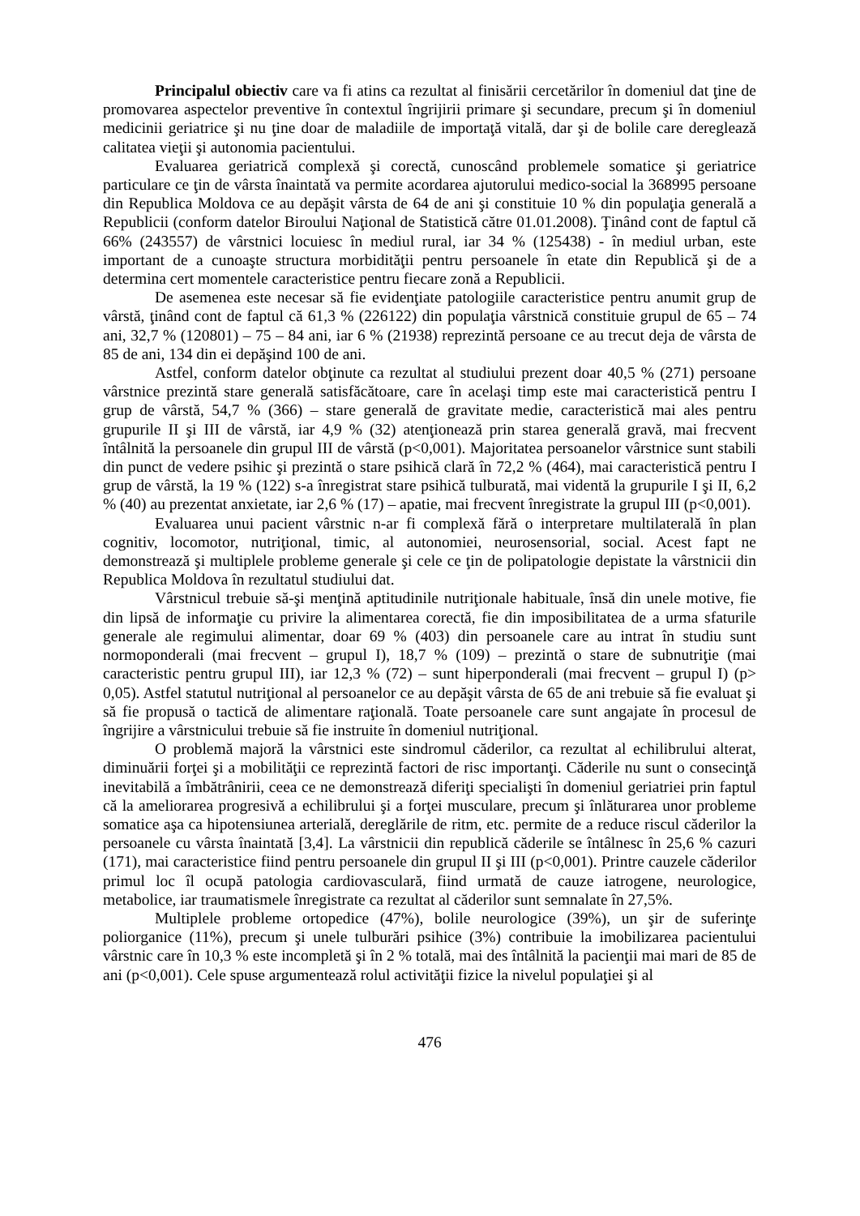Principalul obiectiv care va fi atins ca rezultat al finisării cercetărilor în domeniul dat ţine de promovarea aspectelor preventive în contextul îngrijirii primare şi secundare, precum şi în domeniul medicinii geriatrice şi nu ţine doar de maladiile de importaţă vitală, dar şi de bolile care deregleazǎ calitatea vieţii şi autonomia pacientului.
Evaluarea geriatricǎ complexǎ şi corectǎ, cunoscând problemele somatice şi geriatrice particulare ce ţin de vârsta înaintatǎ va permite acordarea ajutorului medico-social la 368995 persoane din Republica Moldova ce au depăşit vârsta de 64 de ani şi constituie 10 % din populaţia generală a Republicii (conform datelor Biroului Naţional de Statistică către 01.01.2008). Ţinând cont de faptul că 66% (243557) de vârstnici locuiesc în mediul rural, iar 34 % (125438) - în mediul urban, este important de a cunoaşte structura morbidităţii pentru persoanele în etate din Republică şi de a determina cert momentele caracteristice pentru fiecare zonă a Republicii.
De asemenea este necesar să fie evidenţiate patologiile caracteristice pentru anumit grup de vârstă, ţinând cont de faptul că 61,3 % (226122) din populaţia vârstnică constituie grupul de 65 – 74 ani, 32,7 % (120801) – 75 – 84 ani, iar 6 % (21938) reprezintă persoane ce au trecut deja de vârsta de 85 de ani, 134 din ei depăşind 100 de ani.
Astfel, conform datelor obţinute ca rezultat al studiului prezent doar 40,5 % (271) persoane vârstnice prezintă stare generală satisfăcătoare, care în acelaşi timp este mai caracteristică pentru I grup de vârstă, 54,7 % (366) – stare generală de gravitate medie, caracteristică mai ales pentru grupurile II şi III de vârstă, iar 4,9 % (32) atenţionează prin starea generală gravă, mai frecvent întâlnită la persoanele din grupul III de vârstă (p<0,001). Majoritatea persoanelor vârstnice sunt stabili din punct de vedere psihic şi prezintă o stare psihică clară în 72,2 % (464), mai caracteristică pentru I grup de vârstă, la 19 % (122) s-a înregistrat stare psihică tulburată, mai videntă la grupurile I şi II, 6,2 % (40) au prezentat anxietate, iar 2,6 % (17) – apatie, mai frecvent înregistrate la grupul III (p<0,001).
Evaluarea unui pacient vârstnic n-ar fi complexă fără o interpretare multilaterală în plan cognitiv, locomotor, nutriţional, timic, al autonomiei, neurosensorial, social. Acest fapt ne demonstrează şi multiplele probleme generale şi cele ce ţin de polipatologie depistate la vârstnicii din Republica Moldova în rezultatul studiului dat.
Vârstnicul trebuie să-şi menţină aptitudinile nutriţionale habituale, însă din unele motive, fie din lipsă de informaţie cu privire la alimentarea corectă, fie din imposibilitatea de a urma sfaturile generale ale regimului alimentar, doar 69 % (403) din persoanele care au intrat în studiu sunt normoponderali (mai frecvent – grupul I), 18,7 % (109) – prezintă o stare de subnutriţie (mai caracteristic pentru grupul III), iar 12,3 % (72) – sunt hiperponderali (mai frecvent – grupul I) (p> 0,05). Astfel statutul nutriţional al persoanelor ce au depăşit vârsta de 65 de ani trebuie să fie evaluat şi să fie propusă o tactică de alimentare raţională. Toate persoanele care sunt angajate în procesul de îngrijire a vârstnicului trebuie să fie instruite în domeniul nutriţional.
O problemă majoră la vârstnici este sindromul căderilor, ca rezultat al echilibrului alterat, diminuării forţei şi a mobilităţii ce reprezintă factori de risc importanţi. Căderile nu sunt o consecinţă inevitabilă a îmbătrânirii, ceea ce ne demonstrează diferiţi specialişti în domeniul geriatriei prin faptul că la ameliorarea progresivă a echilibrului şi a forţei musculare, precum şi înlăturarea unor probleme somatice aşa ca hipotensiunea arterială, dereglările de ritm, etc. permite de a reduce riscul căderilor la persoanele cu vârsta înaintată [3,4]. La vârstnicii din republică căderile se întâlnesc în 25,6 % cazuri (171), mai caracteristice fiind pentru persoanele din grupul II şi III (p<0,001). Printre cauzele căderilor primul loc îl ocupă patologia cardiovasculară, fiind urmată de cauze iatrogene, neurologice, metabolice, iar traumatismele înregistrate ca rezultat al căderilor sunt semnalate în 27,5%.
Multiplele probleme ortopedice (47%), bolile neurologice (39%), un şir de suferinţe poliorganice (11%), precum şi unele tulburări psihice (3%) contribuie la imobilizarea pacientului vârstnic care în 10,3 % este incompletă şi în 2 % totală, mai des întâlnită la pacienţii mai mari de 85 de ani (p<0,001). Cele spuse argumentează rolul activităţii fizice la nivelul populaţiei şi al
476